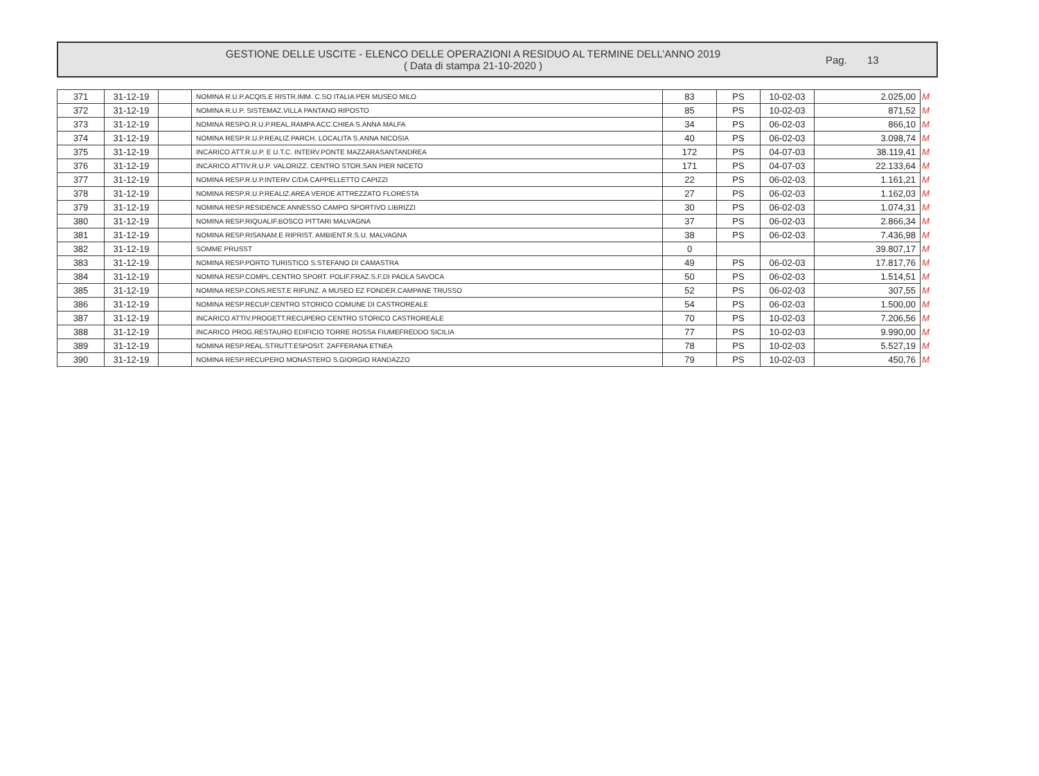GESTIONE DELLE USCITE - ELENCO DELLE OPERAZIONI A RESIDUO AL TERMINE DELL’ANNO 2019
( Data di stampa 21-10-2020 )
Pag. 13
| 371 | 31-12-19 | | NOMINA R.U.P.ACQIS.E RISTR.IMM. C.SO ITALIA PER MUSEO MILO | 83 | PS | 10-02-03 | 2.025,00 | M |
| 372 | 31-12-19 | | NOMINA R.U.P. SISTEMAZ.VILLA PANTANO RIPOSTO | 85 | PS | 10-02-03 | 871,52 | M |
| 373 | 31-12-19 | | NOMINA RESPO.R.U.P.REAL.RAMPA ACC.CHIEA S.ANNA MALFA | 34 | PS | 06-02-03 | 866,10 | M |
| 374 | 31-12-19 | | NOMINA RESP.R.U.P.REALIZ.PARCH. LOCALITA S.ANNA NICOSIA | 40 | PS | 06-02-03 | 3.098,74 | M |
| 375 | 31-12-19 | | INCARICO ATT.R.U.P. E U.T.C. INTERV.PONTE MAZZARASANTANDREA | 172 | PS | 04-07-03 | 38.119,41 | M |
| 376 | 31-12-19 | | INCARICO ATTIV.R.U.P. VALORIZZ. CENTRO STOR.SAN PIER NICETO | 171 | PS | 04-07-03 | 22.133,64 | M |
| 377 | 31-12-19 | | NOMINA RESP.R.U.P.INTERV C/DA CAPPELLETTO CAPIZZI | 22 | PS | 06-02-03 | 1.161,21 | M |
| 378 | 31-12-19 | | NOMINA RESP.R.U.P.REALIZ.AREA VERDE ATTREZZATO FLORESTA | 27 | PS | 06-02-03 | 1.162,03 | M |
| 379 | 31-12-19 | | NOMINA RESP.RESIDENCE ANNESSO CAMPO SPORTIVO LIBRIZZI | 30 | PS | 06-02-03 | 1.074,31 | M |
| 380 | 31-12-19 | | NOMINA RESP.RIQUALIF.BOSCO PITTARI MALVAGNA | 37 | PS | 06-02-03 | 2.866,34 | M |
| 381 | 31-12-19 | | NOMINA RESP.RISANAM.E RIPRIST. AMBIENT.R.S.U. MALVAGNA | 38 | PS | 06-02-03 | 7.436,98 | M |
| 382 | 31-12-19 | | SOMME PRUSST | 0 | | | 39.807,17 | M |
| 383 | 31-12-19 | | NOMINA RESP.PORTO TURISTICO S.STEFANO DI CAMASTRA | 49 | PS | 06-02-03 | 17.817,76 | M |
| 384 | 31-12-19 | | NOMINA RESP.COMPL.CENTRO SPORT. POLIF.FRAZ.S.F.DI PAOLA SAVOCA | 50 | PS | 06-02-03 | 1.514,51 | M |
| 385 | 31-12-19 | | NOMINA RESP.CONS.REST.E RIFUNZ. A MUSEO EZ FONDER.CAMPANE TRUSSO | 52 | PS | 06-02-03 | 307,55 | M |
| 386 | 31-12-19 | | NOMINA RESP.RECUP.CENTRO STORICO COMUNE DI CASTROREALE | 54 | PS | 06-02-03 | 1.500,00 | M |
| 387 | 31-12-19 | | INCARICO ATTIV.PROGETT.RECUPERO CENTRO STORICO CASTROREALE | 70 | PS | 10-02-03 | 7.206,56 | M |
| 388 | 31-12-19 | | INCARICO PROG.RESTAURO EDIFICIO TORRE ROSSA FIUMEFREDDO SICILIA | 77 | PS | 10-02-03 | 9.990,00 | M |
| 389 | 31-12-19 | | NOMINA RESP.REAL.STRUTT.ESPOSIT. ZAFFERANA ETNEA | 78 | PS | 10-02-03 | 5.527,19 | M |
| 390 | 31-12-19 | | NOMINA RESP.RECUPERO MONASTERO S.GIORGIO RANDAZZO | 79 | PS | 10-02-03 | 450,76 | M |